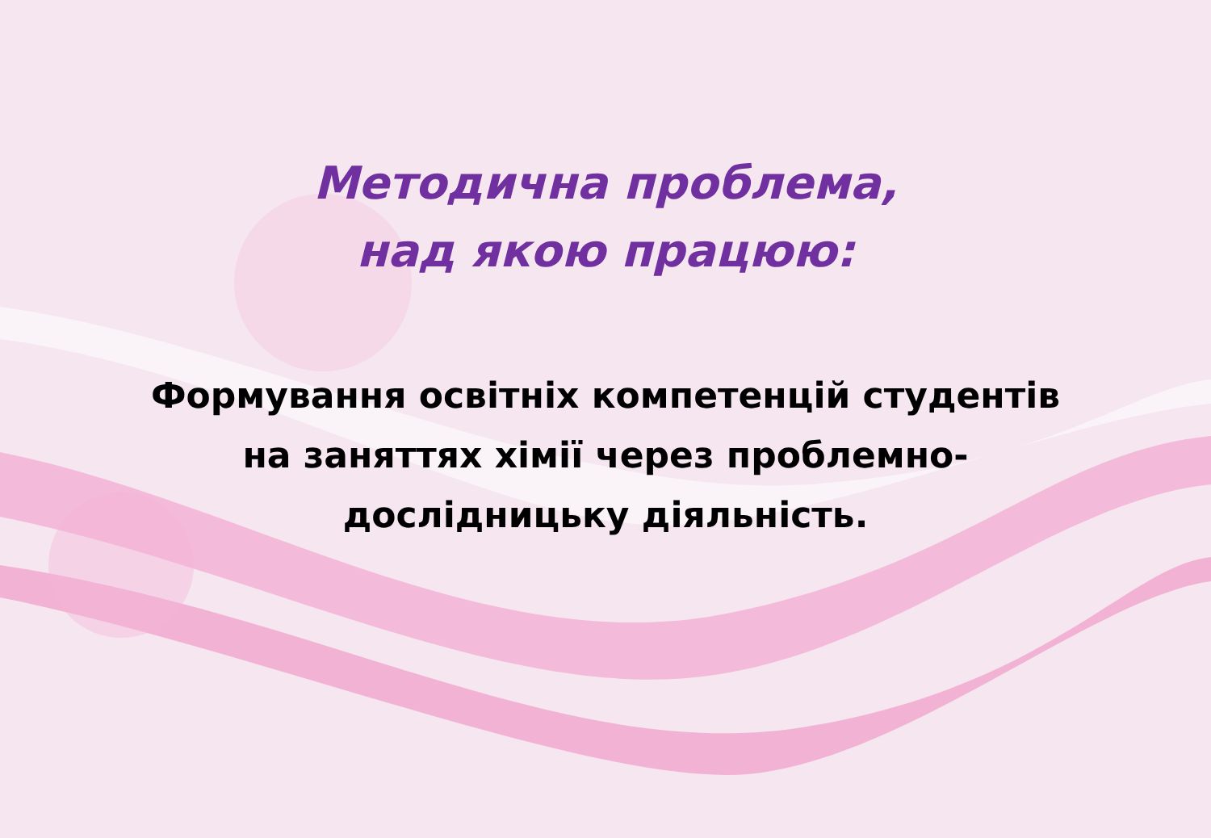Методична проблема,
над якою працюю:
Формування освітніх компетенцій студентів
на заняттях хімії через проблемно-
дослідницьку діяльність.